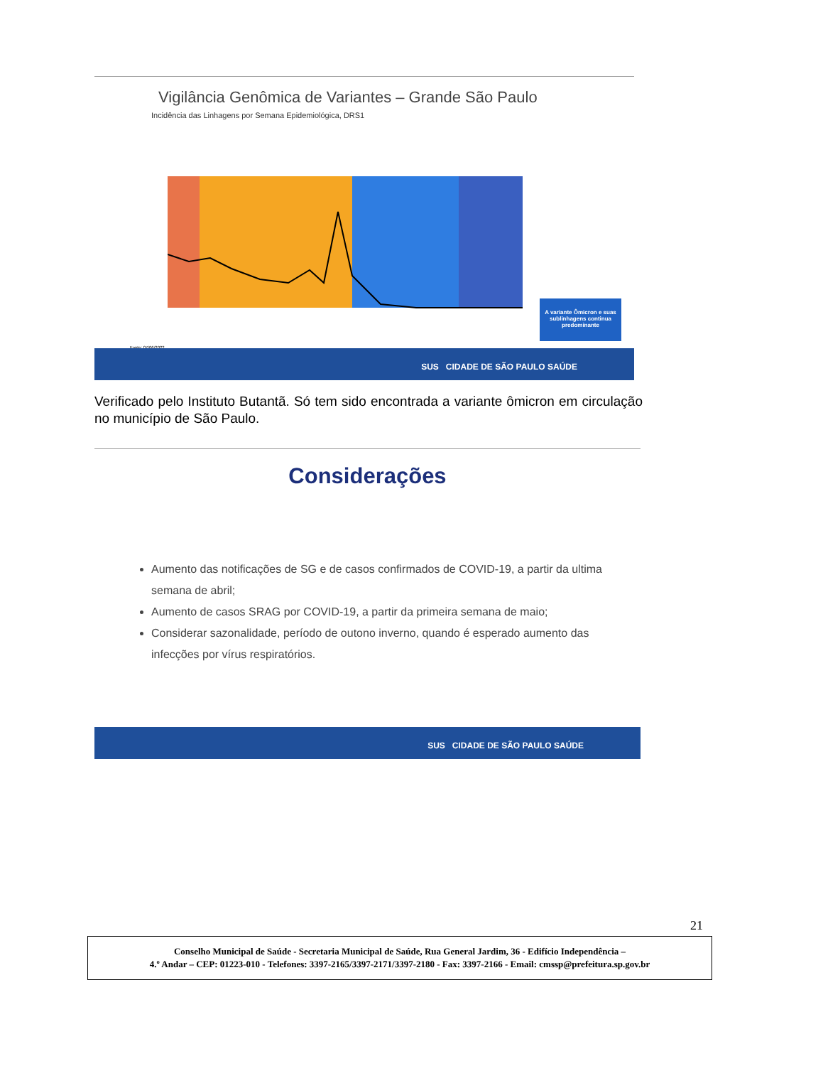Vigilância Genômica de Variantes – Grande São Paulo
Incidência das Linhagens por Semana Epidemiológica, DRS1
A variante Ômicron e suas sublinhagens continua predominante
Fonte: 07/06/2022
SUS CIDADE DE SÃO PAULO SAÚDE
Verificado pelo Instituto Butantã. Só tem sido encontrada a variante ômicron em circulação no município de São Paulo.
Considerações
Aumento das notificações de SG e de casos confirmados de COVID-19, a partir da ultima semana de abril;
Aumento de casos SRAG por COVID-19, a partir da primeira semana de maio;
Considerar sazonalidade, período de outono inverno, quando é esperado aumento das infecções por vírus respiratórios.
SUS CIDADE DE SÃO PAULO SAÚDE
21
Conselho Municipal de Saúde - Secretaria Municipal de Saúde, Rua General Jardim, 36 - Edifício Independência –
4.º Andar – CEP: 01223-010 - Telefones: 3397-2165/3397-2171/3397-2180 - Fax: 3397-2166 - Email: cmssp@prefeitura.sp.gov.br